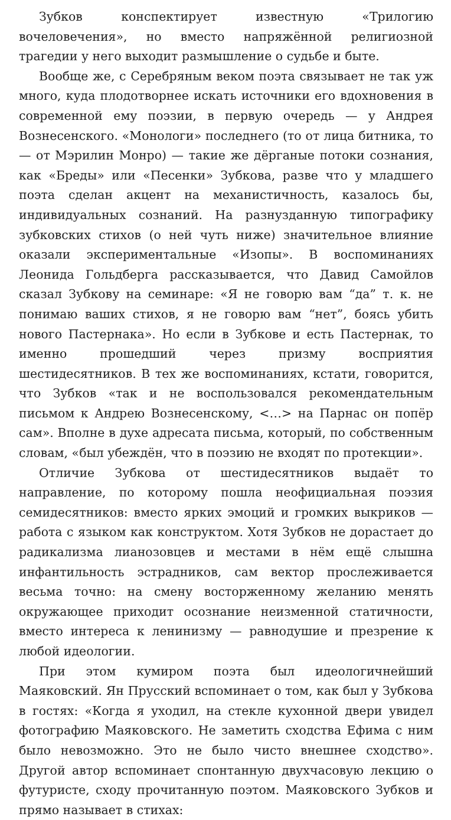Зубков конспектирует известную «Трилогию вочеловечения», но вместо напряжённой религиозной трагедии у него выходит размышление о судьбе и быте.
Вообще же, с Серебряным веком поэта связывает не так уж много, куда плодотворнее искать источники его вдохновения в современной ему поэзии, в первую очередь — у Андрея Вознесенского. «Монологи» последнего (то от лица битника, то — от Мэрилин Монро) — такие же дёрганые потоки сознания, как «Бреды» или «Песенки» Зубкова, разве что у младшего поэта сделан акцент на механистичность, казалось бы, индивидуальных сознаний. На разнузданную типографику зубковских стихов (о ней чуть ниже) значительное влияние оказали экспериментальные «Изопы». В воспоминаниях Леонида Гольдберга рассказывается, что Давид Самойлов сказал Зубкову на семинаре: «Я не говорю вам “да” т. к. не понимаю ваших стихов, я не говорю вам “нет”, боясь убить нового Пастернака». Но если в Зубкове и есть Пастернак, то именно прошедший через призму восприятия шестидесятников. В тех же воспоминаниях, кстати, говорится, что Зубков «так и не воспользовался рекомендательным письмом к Андрею Вознесенскому, <…> на Парнас он попёр сам». Вполне в духе адресата письма, который, по собственным словам, «был убеждён, что в поэзию не входят по протекции».
Отличие Зубкова от шестидесятников выдаёт то направление, по которому пошла неофициальная поэзия семидесятников: вместо ярких эмоций и громких выкриков — работа с языком как конструктом. Хотя Зубков не дорастает до радикализма лианозовцев и местами в нём ещё слышна инфантильность эстрадников, сам вектор прослеживается весьма точно: на смену восторженному желанию менять окружающее приходит осознание неизменной статичности, вместо интереса к ленинизму — равнодушие и презрение к любой идеологии.
При этом кумиром поэта был идеологичнейший Маяковский. Ян Прусский вспоминает о том, как был у Зубкова в гостях: «Когда я уходил, на стекле кухонной двери увидел фотографию Маяковского. Не заметить сходства Ефима с ним было невозможно. Это не было чисто внешнее сходство». Другой автор вспоминает спонтанную двухчасовую лекцию о футуристе, сходу прочитанную поэтом. Маяковского Зубков и прямо называет в стихах: